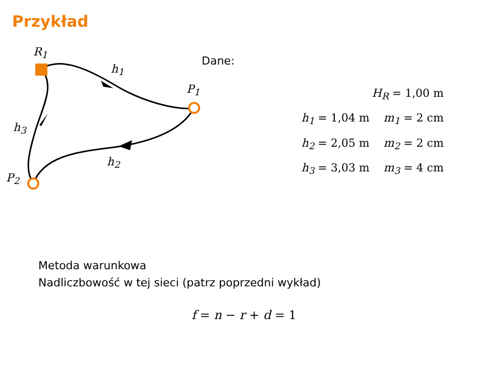Przykład
R<sub>1</sub>
h<sub>1</sub>
P<sub>1</sub>
h<sub>3</sub>
h<sub>2</sub>
P<sub>2</sub>
Dane:
H<sub>R</sub> = 1,00 m
h<sub>1</sub> = 1,04 m m<sub>1</sub> = 2 cm
h<sub>2</sub> = 2,05 m m<sub>2</sub> = 2 cm
h<sub>3</sub> = 3,03 m m<sub>3</sub> = 4 cm
Metoda warunkowa
Nadliczbowość w tej sieci (patrz poprzedni wykład)
f = n − r + d = 1